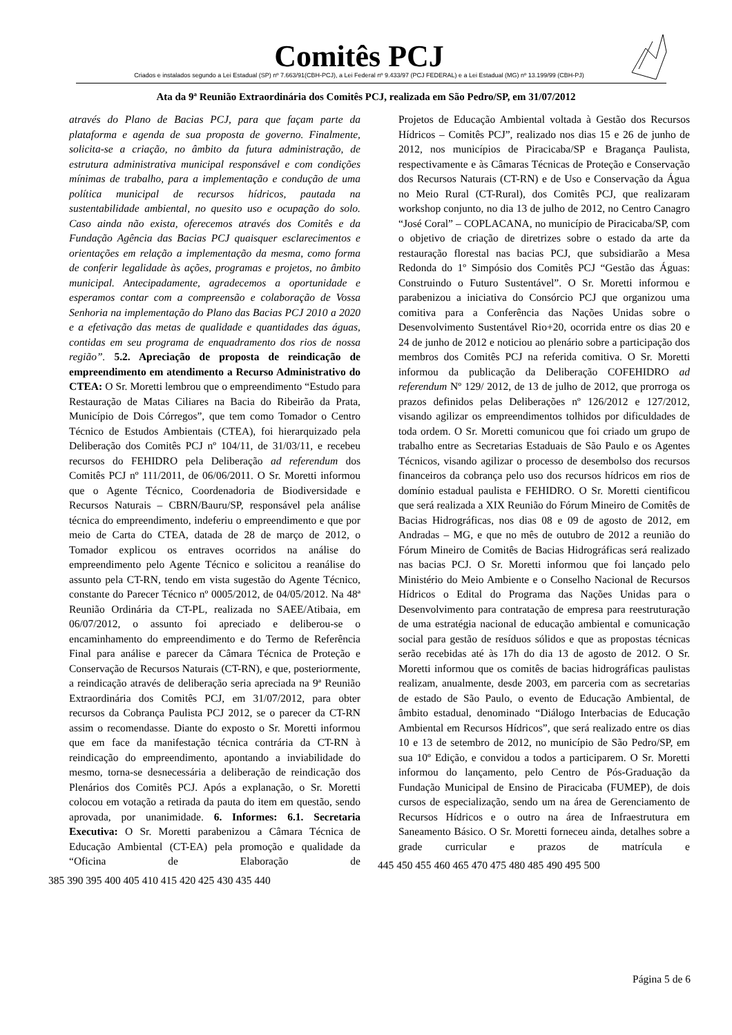Comitês PCJ
Criados e instalados segundo a Lei Estadual (SP) nº 7.663/91(CBH-PCJ), a Lei Federal nº 9.433/97 (PCJ FEDERAL) e a Lei Estadual (MG) nº 13.199/99 (CBH-PJ)
Ata da 9ª Reunião Extraordinária dos Comitês PCJ, realizada em São Pedro/SP, em 31/07/2012
através do Plano de Bacias PCJ, para que façam parte da plataforma e agenda de sua proposta de governo. Finalmente, solicita-se a criação, no âmbito da futura administração, de estrutura administrativa municipal responsável e com condições mínimas de trabalho, para a implementação e condução de uma política municipal de recursos hídricos, pautada na sustentabilidade ambiental, no quesito uso e ocupação do solo. Caso ainda não exista, oferecemos através dos Comitês e da Fundação Agência das Bacias PCJ quaisquer esclarecimentos e orientações em relação a implementação da mesma, como forma de conferir legalidade às ações, programas e projetos, no âmbito municipal. Antecipadamente, agradecemos a oportunidade e esperamos contar com a compreensão e colaboração de Vossa Senhoria na implementação do Plano das Bacias PCJ 2010 a 2020 e a efetivação das metas de qualidade e quantidades das águas, contidas em seu programa de enquadramento dos rios de nossa região”. 5.2. Apreciação de proposta de reindicação de empreendimento em atendimento a Recurso Administrativo do CTEA: O Sr. Moretti lembrou que o empreendimento “Estudo para Restauração de Matas Ciliares na Bacia do Ribeirão da Prata, Município de Dois Córregos”, que tem como Tomador o Centro Técnico de Estudos Ambientais (CTEA), foi hierarquizado pela Deliberação dos Comitês PCJ nº 104/11, de 31/03/11, e recebeu recursos do FEHIDRO pela Deliberação ad referendum dos Comitês PCJ nº 111/2011, de 06/06/2011. O Sr. Moretti informou que o Agente Técnico, Coordenadoria de Biodiversidade e Recursos Naturais – CBRN/Bauru/SP, responsável pela análise técnica do empreendimento, indeferiu o empreendimento e que por meio de Carta do CTEA, datada de 28 de março de 2012, o Tomador explicou os entraves ocorridos na análise do empreendimento pelo Agente Técnico e solicitou a reanálise do assunto pela CT-RN, tendo em vista sugestão do Agente Técnico, constante do Parecer Técnico nº 0005/2012, de 04/05/2012. Na 48ª Reunião Ordinária da CT-PL, realizada no SAEE/Atibaia, em 06/07/2012, o assunto foi apreciado e deliberou-se o encaminhamento do empreendimento e do Termo de Referência Final para análise e parecer da Câmara Técnica de Proteção e Conservação de Recursos Naturais (CT-RN), e que, posteriormente, a reindicação através de deliberação seria apreciada na 9ª Reunião Extraordinária dos Comitês PCJ, em 31/07/2012, para obter recursos da Cobrança Paulista PCJ 2012, se o parecer da CT-RN assim o recomendasse. Diante do exposto o Sr. Moretti informou que em face da manifestação técnica contrária da CT-RN à reindicação do empreendimento, apontando a inviabilidade do mesmo, torna-se desnecessária a deliberação de reindicação dos Plenários dos Comitês PCJ. Após a explanação, o Sr. Moretti colocou em votação a retirada da pauta do item em questão, sendo aprovada, por unanimidade. 6. Informes: 6.1. Secretaria Executiva: O Sr. Moretti parabenizou a Câmara Técnica de Educação Ambiental (CT-EA) pela promoção e qualidade da “Oficina de Elaboração de
385 390 395 400 405 410 415 420 425 430 435 440
Projetos de Educação Ambiental voltada à Gestão dos Recursos Hídricos – Comitês PCJ”, realizado nos dias 15 e 26 de junho de 2012, nos municípios de Piracicaba/SP e Bragança Paulista, respectivamente e às Câmaras Técnicas de Proteção e Conservação dos Recursos Naturais (CT-RN) e de Uso e Conservação da Água no Meio Rural (CT-Rural), dos Comitês PCJ, que realizaram workshop conjunto, no dia 13 de julho de 2012, no Centro Canagro “José Coral” – COPLACANA, no município de Piracicaba/SP, com o objetivo de criação de diretrizes sobre o estado da arte da restauração florestal nas bacias PCJ, que subsidiarão a Mesa Redonda do 1º Simpósio dos Comitês PCJ “Gestão das Águas: Construindo o Futuro Sustentável”. O Sr. Moretti informou e parabenizou a iniciativa do Consórcio PCJ que organizou uma comitiva para a Conferência das Nações Unidas sobre o Desenvolvimento Sustentável Rio+20, ocorrida entre os dias 20 e 24 de junho de 2012 e noticiou ao plenário sobre a participação dos membros dos Comitês PCJ na referida comitiva. O Sr. Moretti informou da publicação da Deliberação COFEHIDRO ad referendum Nº 129/ 2012, de 13 de julho de 2012, que prorroga os prazos definidos pelas Deliberações nº 126/2012 e 127/2012, visando agilizar os empreendimentos tolhidos por dificuldades de toda ordem. O Sr. Moretti comunicou que foi criado um grupo de trabalho entre as Secretarias Estaduais de São Paulo e os Agentes Técnicos, visando agilizar o processo de desembolso dos recursos financeiros da cobrança pelo uso dos recursos hídricos em rios de domínio estadual paulista e FEHIDRO. O Sr. Moretti cientificou que será realizada a XIX Reunião do Fórum Mineiro de Comitês de Bacias Hidrográficas, nos dias 08 e 09 de agosto de 2012, em Andradas – MG, e que no mês de outubro de 2012 a reunião do Fórum Mineiro de Comitês de Bacias Hidrográficas será realizado nas bacias PCJ. O Sr. Moretti informou que foi lançado pelo Ministério do Meio Ambiente e o Conselho Nacional de Recursos Hídricos o Edital do Programa das Nações Unidas para o Desenvolvimento para contratação de empresa para reestruturação de uma estratégia nacional de educação ambiental e comunicação social para gestão de resíduos sólidos e que as propostas técnicas serão recebidas até às 17h do dia 13 de agosto de 2012. O Sr. Moretti informou que os comitês de bacias hidrográficas paulistas realizam, anualmente, desde 2003, em parceria com as secretarias de estado de São Paulo, o evento de Educação Ambiental, de âmbito estadual, denominado “Diálogo Interbacias de Educação Ambiental em Recursos Hídricos”, que será realizado entre os dias 10 e 13 de setembro de 2012, no município de São Pedro/SP, em sua 10º Edição, e convidou a todos a participarem. O Sr. Moretti informou do lançamento, pelo Centro de Pós-Graduação da Fundação Municipal de Ensino de Piracicaba (FUMEP), de dois cursos de especialização, sendo um na área de Gerenciamento de Recursos Hídricos e o outro na área de Infraestrutura em Saneamento Básico. O Sr. Moretti forneceu ainda, detalhes sobre a grade curricular e prazos de matrícula e
445 450 455 460 465 470 475 480 485 490 495 500
Página 5 de 6